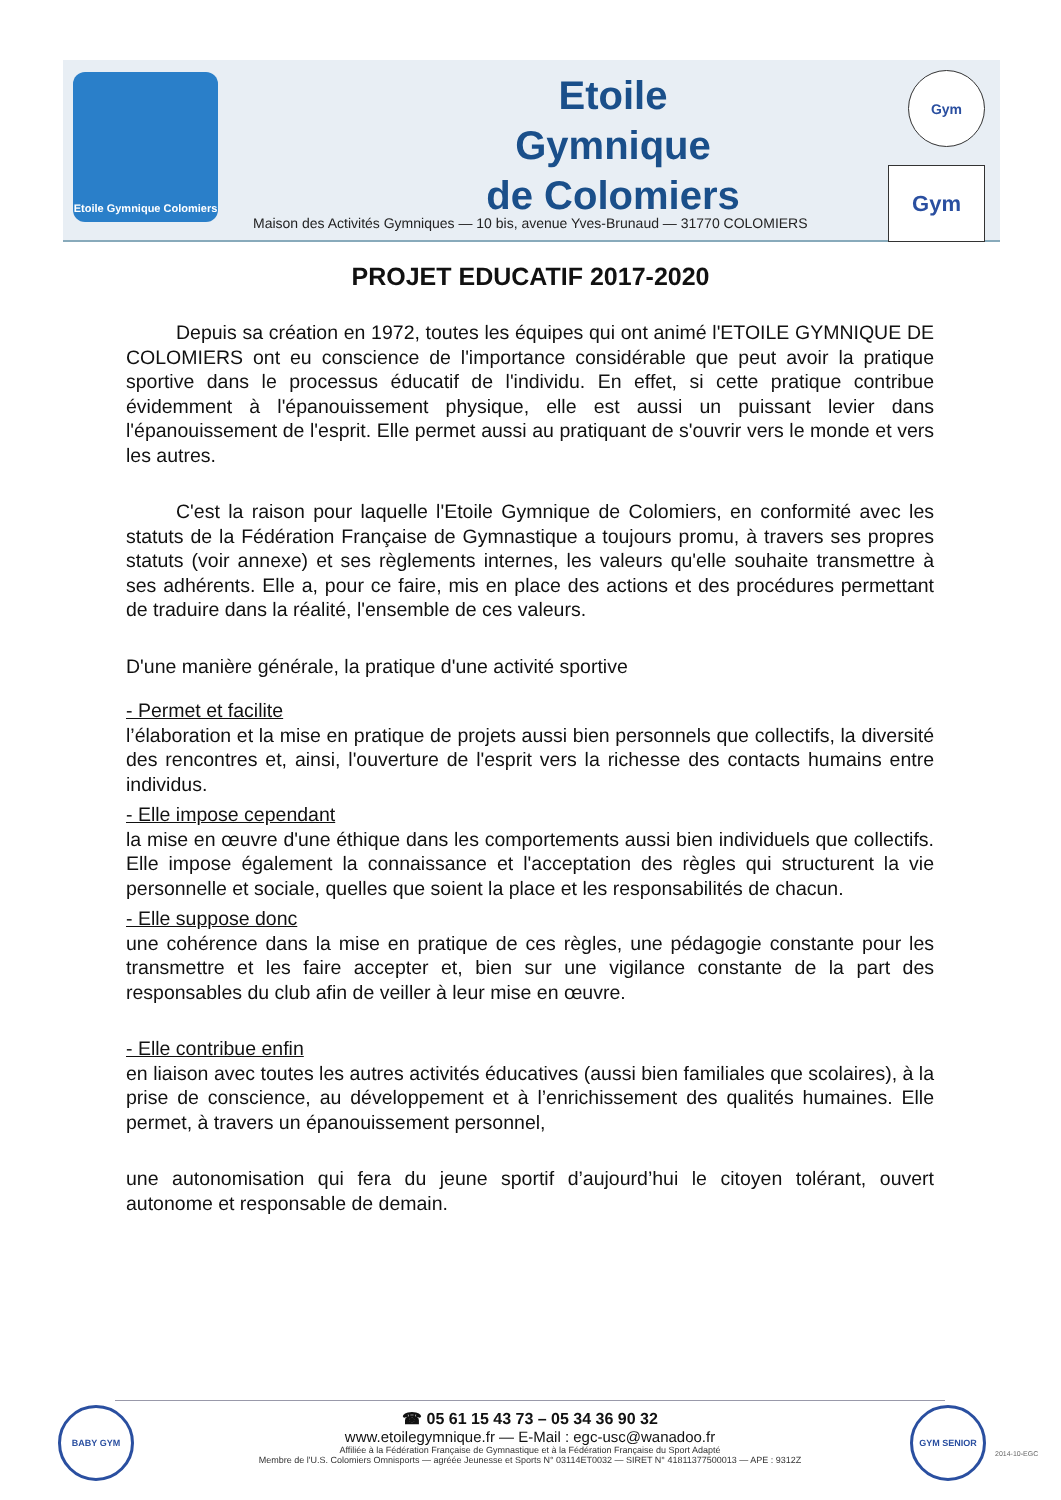Etoile Gymnique Colomiers
Etoile
Gymnique
de Colomiers
Maison des Activités Gymniques — 10 bis, avenue Yves-Brunaud — 31770 COLOMIERS
Gym
Gym
PROJET EDUCATIF 2017-2020
Depuis sa création en 1972, toutes les équipes qui ont animé l'ETOILE GYMNIQUE DE COLOMIERS ont eu conscience de l'importance considérable que peut avoir la pratique sportive dans le processus éducatif de l'individu. En effet, si cette pratique contribue évidemment à l'épanouissement physique, elle est aussi un puissant levier dans l'épanouissement de l'esprit. Elle permet aussi au pratiquant de s'ouvrir vers le monde et vers les autres.
C'est la raison pour laquelle l'Etoile Gymnique de Colomiers, en conformité avec les statuts de la Fédération Française de Gymnastique a toujours promu, à travers ses propres statuts (voir annexe) et ses règlements internes, les valeurs qu'elle souhaite transmettre à ses adhérents. Elle a, pour ce faire, mis en place des actions et des procédures permettant de traduire dans la réalité, l'ensemble de ces valeurs.
D'une manière générale, la pratique d'une activité sportive
- Permet et facilite
l’élaboration et la mise en pratique de projets aussi bien personnels que collectifs, la diversité des rencontres et, ainsi, l'ouverture de l'esprit vers la richesse des contacts humains entre individus.
- Elle impose cependant
la mise en œuvre d'une éthique dans les comportements aussi bien individuels que collectifs. Elle impose également la connaissance et l'acceptation des règles qui structurent la vie personnelle et sociale, quelles que soient la place et les responsabilités de chacun.
- Elle suppose donc
une cohérence dans la mise en pratique de ces règles, une pédagogie constante pour les transmettre et les faire accepter et, bien sur une vigilance constante de la part des responsables du club afin de veiller à leur mise en œuvre.
- Elle contribue enfin
en liaison avec toutes les autres activités éducatives (aussi bien familiales que scolaires), à la prise de conscience, au développement et à l’enrichissement des qualités humaines. Elle permet, à travers un épanouissement personnel,
une autonomisation qui fera du jeune sportif d’aujourd’hui le citoyen tolérant, ouvert autonome et responsable de demain.
BABY GYM GYM SENIOR
☎ 05 61 15 43 73 – 05 34 36 90 32
www.etoilegymnique.fr — E-Mail : egc-usc@wanadoo.fr
Affiliée à la Fédération Française de Gymnastique et à la Fédération Française du Sport Adapté
Membre de l'U.S. Colomiers Omnisports — agréée Jeunesse et Sports N° 03114ET0032 — SIRET N° 41811377500013 — APE : 9312Z
2014-10-EGC